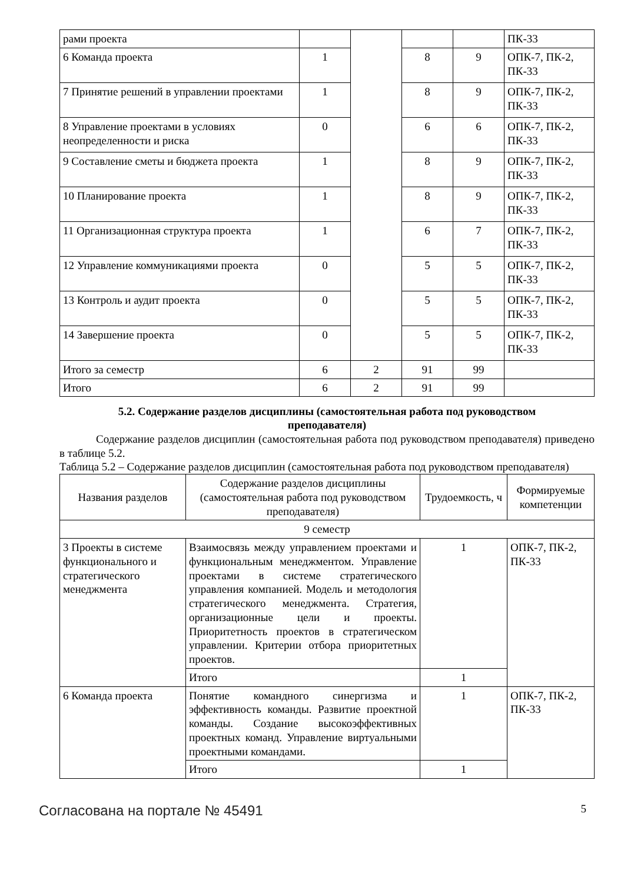| рами проекта | | | | | ПК-33 |
| 6 Команда проекта | 1 | | 8 | 9 | ОПК-7, ПК-2, ПК-33 |
| 7 Принятие решений в управлении проектами | 1 | | 8 | 9 | ОПК-7, ПК-2, ПК-33 |
| 8 Управление проектами в условиях неопределенности и риска | 0 | | 6 | 6 | ОПК-7, ПК-2, ПК-33 |
| 9 Составление сметы и бюджета проекта | 1 | | 8 | 9 | ОПК-7, ПК-2, ПК-33 |
| 10 Планирование проекта | 1 | | 8 | 9 | ОПК-7, ПК-2, ПК-33 |
| 11 Организационная структура проекта | 1 | | 6 | 7 | ОПК-7, ПК-2, ПК-33 |
| 12 Управление коммуникациями проекта | 0 | | 5 | 5 | ОПК-7, ПК-2, ПК-33 |
| 13 Контроль и аудит проекта | 0 | | 5 | 5 | ОПК-7, ПК-2, ПК-33 |
| 14 Завершение проекта | 0 | | 5 | 5 | ОПК-7, ПК-2, ПК-33 |
| Итого за семестр | 6 | 2 | 91 | 99 | |
| Итого | 6 | 2 | 91 | 99 | |
5.2. Содержание разделов дисциплины (самостоятельная работа под руководством преподавателя)
Содержание разделов дисциплин (самостоятельная работа под руководством преподавателя) приведено в таблице 5.2.
Таблица 5.2 – Содержание разделов дисциплин (самостоятельная работа под руководством преподавателя)
| Названия разделов | Содержание разделов дисциплины (самостоятельная работа под руководством преподавателя) | Трудоемкость, ч | Формируемые компетенции |
| --- | --- | --- | --- |
| 9 семестр | | | |
| 3 Проекты в системе функционального и стратегического менеджмента | Взаимосвязь между управлением проектами и функциональным менеджментом. Управление проектами в системе стратегического управления компанией. Модель и методология стратегического менеджмента. Стратегия, организационные цели и проекты. Приоритетность проектов в стратегическом управлении. Критерии отбора приоритетных проектов. | 1 | ОПК-7, ПК-2, ПК-33 |
| | Итого | 1 | |
| 6 Команда проекта | Понятие командного синергизма и эффективность команды. Развитие проектной команды. Создание высокоэффективных проектных команд. Управление виртуальными проектными командами. | 1 | ОПК-7, ПК-2, ПК-33 |
| | Итого | 1 | |
Согласована на портале № 45491 5